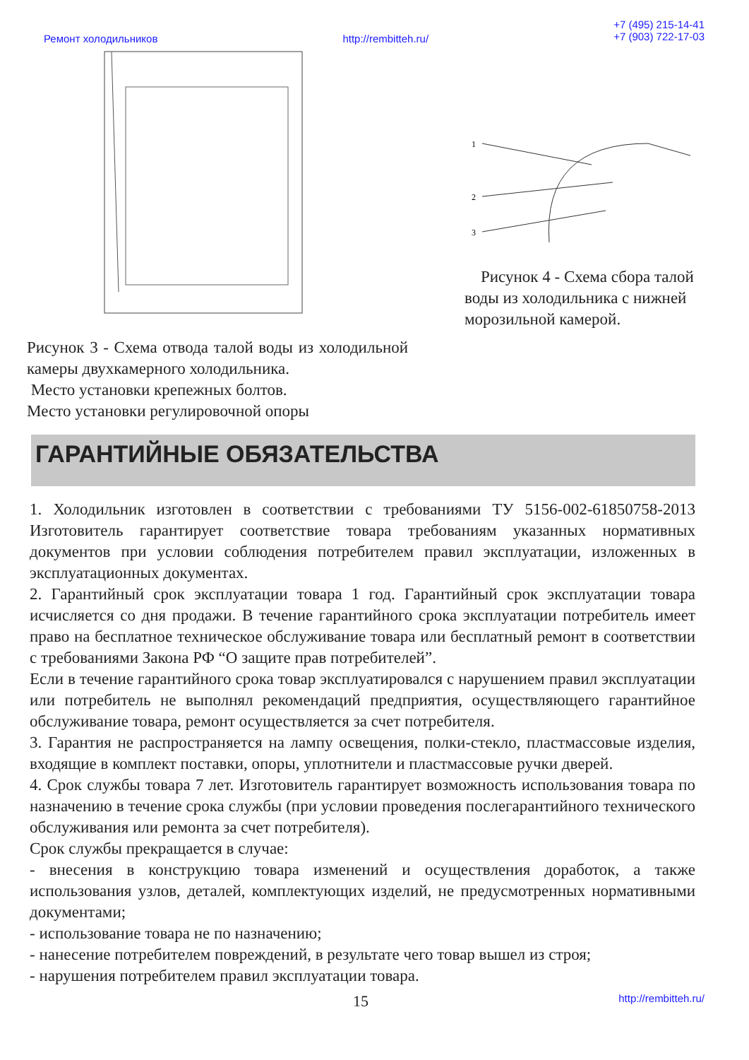Ремонт холодильников http://rembitteh.ru/ +7 (495) 215-14-41
+7 (903) 722-17-03
Рисунок 3 - Схема отвода талой воды из холодильной камеры двухкамерного холодильника.
Место установки крепежных болтов.
Место установки регулировочной опоры
1
2
3
Рисунок 4 - Схема сбора талой воды из холодильника с нижней морозильной камерой.
ГАРАНТИЙНЫЕ ОБЯЗАТЕЛЬСТВА
1. Холодильник изготовлен в соответствии с требованиями ТУ 5156-002-61850758-2013 Изготовитель гарантирует соответствие товара требованиям указанных нормативных документов при условии соблюдения потребителем правил эксплуатации, изложенных в эксплуатационных документах.
2. Гарантийный срок эксплуатации товара 1 год. Гарантийный срок эксплуатации товара исчисляется со дня продажи. В течение гарантийного срока эксплуатации потребитель имеет право на бесплатное техническое обслуживание товара или бесплатный ремонт в соответствии с требованиями Закона РФ “О защите прав потребителей”.
Если в течение гарантийного срока товар эксплуатировался с нарушением правил эксплуатации или потребитель не выполнял рекомендаций предприятия, осуществляющего гарантийное обслуживание товара, ремонт осуществляется за счет потребителя.
3. Гарантия не распространяется на лампу освещения, полки-стекло, пластмассовые изделия, входящие в комплект поставки, опоры, уплотнители и пластмассовые ручки дверей.
4. Срок службы товара 7 лет. Изготовитель гарантирует возможность использования товара по назначению в течение срока службы (при условии проведения послегарантийного технического обслуживания или ремонта за счет потребителя).
Срок службы прекращается в случае:
- внесения в конструкцию товара изменений и осуществления доработок, а также использования узлов, деталей, комплектующих изделий, не предусмотренных нормативными документами;
- использование товара не по назначению;
- нанесение потребителем повреждений, в результате чего товар вышел из строя;
- нарушения потребителем правил эксплуатации товара.
15 http://rembitteh.ru/